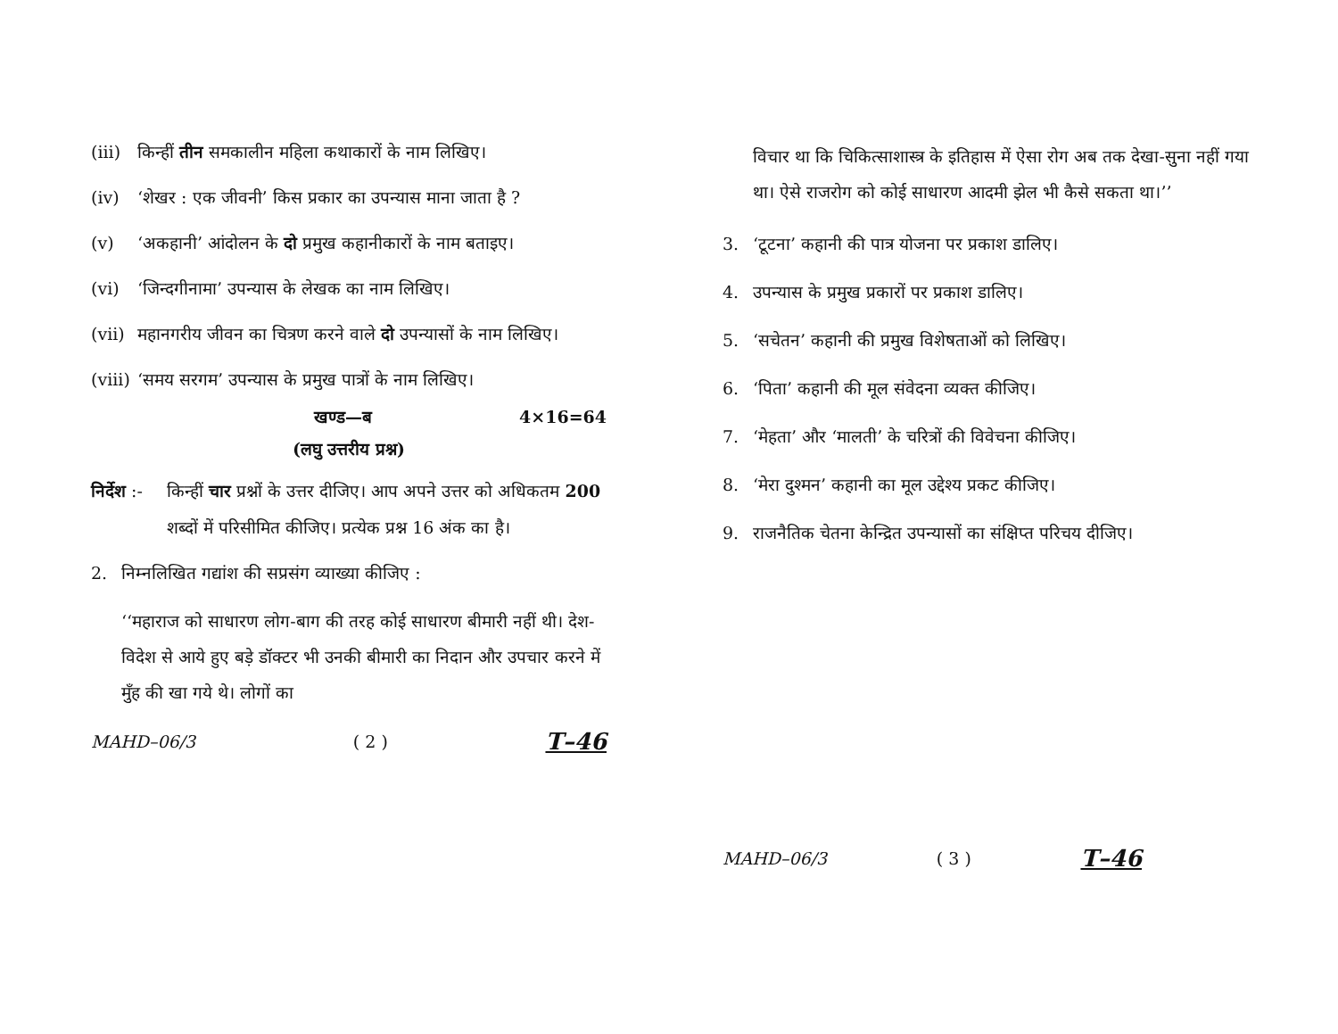(iii) किन्हीं तीन समकालीन महिला कथाकारों के नाम लिखिए।
(iv) ‘शेखर : एक जीवनी’ किस प्रकार का उपन्यास माना जाता है ?
(v) ‘अकहानी’ आंदोलन के दो प्रमुख कहानीकारों के नाम बताइए।
(vi) ‘जिन्दगीनामा’ उपन्यास के लेखक का नाम लिखिए।
(vii) महानगरीय जीवन का चित्रण करने वाले दो उपन्यासों के नाम लिखिए।
(viii) ‘समय सरगम’ उपन्यास के प्रमुख पात्रों के नाम लिखिए।
खण्ड—ब 4×16=64
(लघु उत्तरीय प्रश्न)
निर्देश :- किन्हीं चार प्रश्नों के उत्तर दीजिए। आप अपने उत्तर को अधिकतम 200 शब्दों में परिसीमित कीजिए। प्रत्येक प्रश्न 16 अंक का है।
2. निम्नलिखित गद्यांश की सप्रसंग व्याख्या कीजिए :
‘‘महाराज को साधारण लोग-बाग की तरह कोई साधारण बीमारी नहीं थी। देश-विदेश से आये हुए बड़े डॉक्टर भी उनकी बीमारी का निदान और उपचार करने में मुँह की खा गये थे। लोगों का
MAHD–06/3 ( 2 ) T–46
विचार था कि चिकित्साशास्त्र के इतिहास में ऐसा रोग अब तक देखा-सुना नहीं गया था। ऐसे राजरोग को कोई साधारण आदमी झेल भी कैसे सकता था।’’
3. ‘टूटना’ कहानी की पात्र योजना पर प्रकाश डालिए।
4. उपन्यास के प्रमुख प्रकारों पर प्रकाश डालिए।
5. ‘सचेतन’ कहानी की प्रमुख विशेषताओं को लिखिए।
6. ‘पिता’ कहानी की मूल संवेदना व्यक्त कीजिए।
7. ‘मेहता’ और ‘मालती’ के चरित्रों की विवेचना कीजिए।
8. ‘मेरा दुश्मन’ कहानी का मूल उद्देश्य प्रकट कीजिए।
9. राजनैतिक चेतना केन्द्रित उपन्यासों का संक्षिप्त परिचय दीजिए।
MAHD–06/3 ( 3 ) T–46